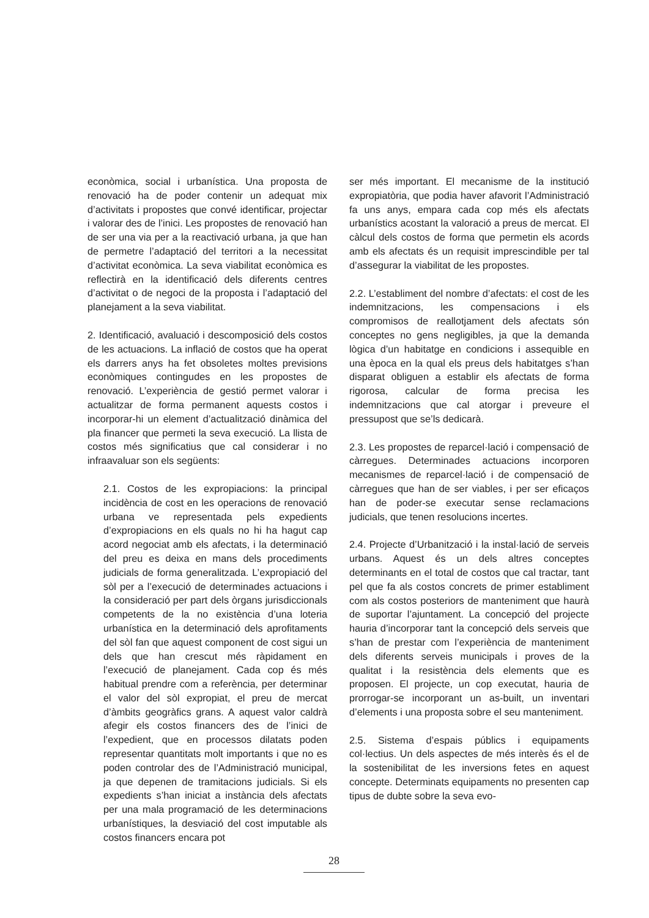econòmica, social i urbanística. Una proposta de renovació ha de poder contenir un adequat mix d’activitats i propostes que convé identificar, projectar i valorar des de l’inici. Les propostes de renovació han de ser una via per a la reactivació urbana, ja que han de permetre l’adaptació del territori a la necessitat d’activitat econòmica. La seva viabilitat econòmica es reflectirà en la identificació dels diferents centres d’activitat o de negoci de la proposta i l’adaptació del planejament a la seva viabilitat.
2. Identificació, avaluació i descomposició dels costos de les actuacions. La inflació de costos que ha operat els darrers anys ha fet obsoletes moltes previsions econòmiques contingudes en les propostes de renovació. L’experiència de gestió permet valorar i actualitzar de forma permanent aquests costos i incorporar-hi un element d’actualització dinàmica del pla financer que permeti la seva execució. La llista de costos més significatius que cal considerar i no infraavaluar son els següents:
2.1. Costos de les expropiacions: la principal incidència de cost en les operacions de renovació urbana ve representada pels expedients d’expropiacions en els quals no hi ha hagut cap acord negociat amb els afectats, i la determinació del preu es deixa en mans dels procediments judicials de forma generalitzada. L’expropiació del sòl per a l’execució de determinades actuacions i la consideració per part dels òrgans jurisdiccionals competents de la no existència d’una loteria urbanística en la determinació dels aprofitaments del sòl fan que aquest component de cost sigui un dels que han crescut més ràpidament en l’execució de planejament. Cada cop és més habitual prendre com a referència, per determinar el valor del sòl expropiat, el preu de mercat d’àmbits geogràfics grans. A aquest valor caldrà afegir els costos financers des de l’inici de l’expedient, que en processos dilatats poden representar quantitats molt importants i que no es poden controlar des de l’Administració municipal, ja que depenen de tramitacions judicials. Si els expedients s’han iniciat a instància dels afectats per una mala programació de les determinacions urbanístiques, la desviació del cost imputable als costos financers encara pot
ser més important. El mecanisme de la institució expropiatòria, que podia haver afavorit l’Administració fa uns anys, empara cada cop més els afectats urbanístics acostant la valoració a preus de mercat. El càlcul dels costos de forma que permetin els acords amb els afectats és un requisit imprescindible per tal d’assegurar la viabilitat de les propostes.
2.2. L’establiment del nombre d’afectats: el cost de les indemnitzacions, les compensacions i els compromisos de reallotjament dels afectats són conceptes no gens negligibles, ja que la demanda lògica d’un habitatge en condicions i assequible en una època en la qual els preus dels habitatges s’han disparat obliguen a establir els afectats de forma rigorosa, calcular de forma precisa les indemnitzacions que cal atorgar i preveure el pressupost que se’ls dedicarà.
2.3. Les propostes de reparcel·lació i compensació de càrregues. Determinades actuacions incorporen mecanismes de reparcel·lació i de compensació de càrregues que han de ser viables, i per ser eficaços han de poder-se executar sense reclamacions judicials, que tenen resolucions incertes.
2.4. Projecte d’Urbanització i la instal·lació de serveis urbans. Aquest és un dels altres conceptes determinants en el total de costos que cal tractar, tant pel que fa als costos concrets de primer establiment com als costos posteriors de manteniment que haurà de suportar l’ajuntament. La concepció del projecte hauria d’incorporar tant la concepció dels serveis que s’han de prestar com l’experiència de manteniment dels diferents serveis municipals i proves de la qualitat i la resistència dels elements que es proposen. El projecte, un cop executat, hauria de prorrogar-se incorporant un as-built, un inventari d’elements i una proposta sobre el seu manteniment.
2.5. Sistema d’espais públics i equipaments col·lectius. Un dels aspectes de més interès és el de la sostenibilitat de les inversions fetes en aquest concepte. Determinats equipaments no presenten cap tipus de dubte sobre la seva evo-
28